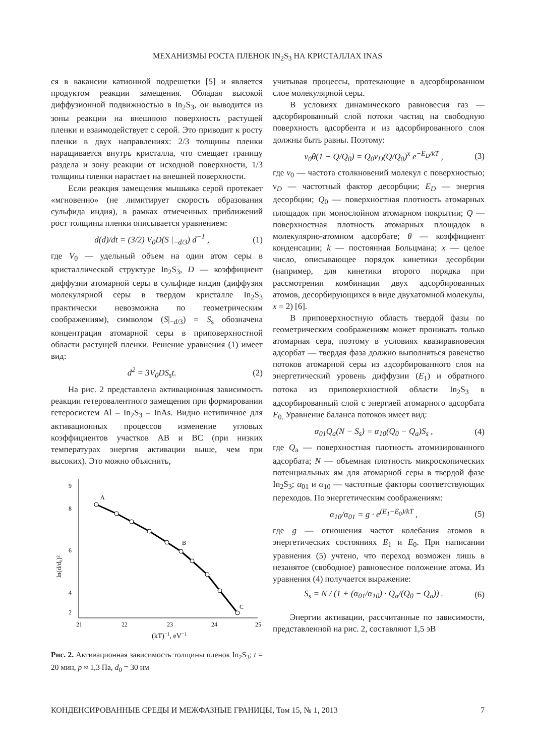МЕХАНИЗМЫ РОСТА ПЛЕНОК IN<sub>2</sub>S<sub>3</sub> НА КРИСТАЛЛАХ INAS
ся в вакансии катионной подрешетки [5] и является продуктом реакции замещения. Обладая высокой диффузионной подвижностью в In<sub>2</sub>S<sub>3</sub>, он выводится из зоны реакции на внешнюю поверхность растущей пленки и взаимодействует с серой. Это приводит к росту пленки в двух направлениях: 2/3 толщины пленки наращивается внутрь кристалла, что смещает границу раздела и зону реакции от исходной поверхности, 1/3 толщины пленки нарастает на внешней поверхности.
Если реакция замещения мышьяка серой протекает «мгновенно» (не лимитирует скорость образования сульфида индия), в рамках отмеченных приближений рост толщины пленки описывается уравнением:
d(d)/dt = (3/2) V<sub>0</sub>D(S |<sub>−d/3</sub>) d<sup>−1</sup> , (1)
где V<sub>0</sub> — удельный объем на один атом серы в кристаллической структуре In<sub>2</sub>S<sub>3</sub>, D — коэффициент диффузии атомарной серы в сульфиде индия (диффузия молекулярной серы в твердом кристалле In<sub>2</sub>S<sub>3</sub> практически невозможна по геометрическим соображениям), символом (S|<sub>−d/3</sub>) = S<sub>s</sub> обозначена концентрация атомарной серы в приповерхностной области растущей пленки. Решение уравнения (1) имеет вид:
d<sup>2</sup> = 3V<sub>0</sub>DS<sub>s</sub>t. (2)
На рис. 2 представлена активационная зависимость реакции гетеровалентного замещения при формировании гетеросистем Al – In<sub>2</sub>S<sub>3</sub> – InAs. Видно нетипичное для активационных процессов изменение угловых коэффициентов участков AB и BC (при низких температурах энергия активации выше, чем при высоких). Это можно объяснить,
9
8
6
4
2
21
22
23
24
25
(kT)−1, eV−1
ln(d/d₀)²
A
B
C
Рис. 2. Активационная зависимость толщины пленок In<sub>2</sub>S<sub>3</sub>; t = 20 мин, p ≈ 1,3 Па, d<sub>0</sub> = 30 нм
учитывая процессы, протекающие в адсорбированном слое молекулярной серы.
В условиях динамического равновесия газ — адсорбированный слой потоки частиц на свободную поверхность адсорбента и из адсорбированного слоя должны быть равны. Поэтому:
ν<sub>0</sub>θ(1 − Q/Q<sub>0</sub>) = Q<sub>0</sub>ν<sub>D</sub>(Q/Q<sub>0</sub>)<sup>x</sup> e<sup>−E<sub>D</sub>/kT</sup> , (3)
где ν<sub>0</sub> — частота столкновений молекул с поверхностью; ν<sub>D</sub> — частотный фактор десорбции; E<sub>D</sub> — энергия десорбции; Q<sub>0</sub> — поверхностная плотность атомарных площадок при монослойном атомарном покрытии; Q — поверхностная плотность атомарных площадок в молекулярно-атомном адсорбате; θ — коэффициент конденсации; k — постоянная Больцмана; x — целое число, описывающее порядок кинетики десорбции (например, для кинетики второго порядка при рассмотрении комбинации двух адсорбированных атомов, десорбирующихся в виде двухатомной молекулы, x = 2) [6].
В приповерхностную область твердой фазы по геометрическим соображениям может проникать только атомарная сера, поэтому в условиях квазиравновесия адсорбат — твердая фаза должно выполняться равенство потоков атомарной серы из адсорбированного слоя на энергетический уровень диффузии (E<sub>1</sub>) и обратного потока из приповерхностной области In<sub>2</sub>S<sub>3</sub> в адсорбированный слой с энергией атомарного адсорбата E<sub>0.</sub> Уравнение баланса потоков имеет вид:
α<sub>01</sub>Q<sub>a</sub>(N − S<sub>s</sub>) = α<sub>10</sub>(Q<sub>0</sub> − Q<sub>a</sub>)S<sub>s</sub> , (4)
где Q<sub>a</sub> — поверхностная плотность атомизированного адсорбата; N — объемная плотность микроскопических потенциальных ям для атомарной серы в твердой фазе In<sub>2</sub>S<sub>3</sub>; α<sub>01</sub> и α<sub>10</sub> — частотные факторы соответствующих переходов. По энергетическим соображениям:
α<sub>10</sub>/α<sub>01</sub> = g · e<sup>(E<sub>1</sub>−E<sub>0</sub>)/kT</sup> , (5)
где g — отношения частот колебания атомов в энергетических состояниях E<sub>1</sub> и E<sub>0</sub>. При написании уравнения (5) учтено, что переход возможен лишь в незанятое (свободное) равновесное положение атома. Из уравнения (4) получается выражение:
S<sub>s</sub> = N / (1 + (α<sub>01</sub>/α<sub>10</sub>) · Q<sub>a</sub>/(Q<sub>0</sub> − Q<sub>a</sub>)) . (6)
Энергии активации, рассчитанные по зависимости, представленной на рис. 2, составляют 1,5 эВ
КОНДЕНСИРОВАННЫЕ СРЕДЫ И МЕЖФАЗНЫЕ ГРАНИЦЫ, Том 15, № 1, 2013 7